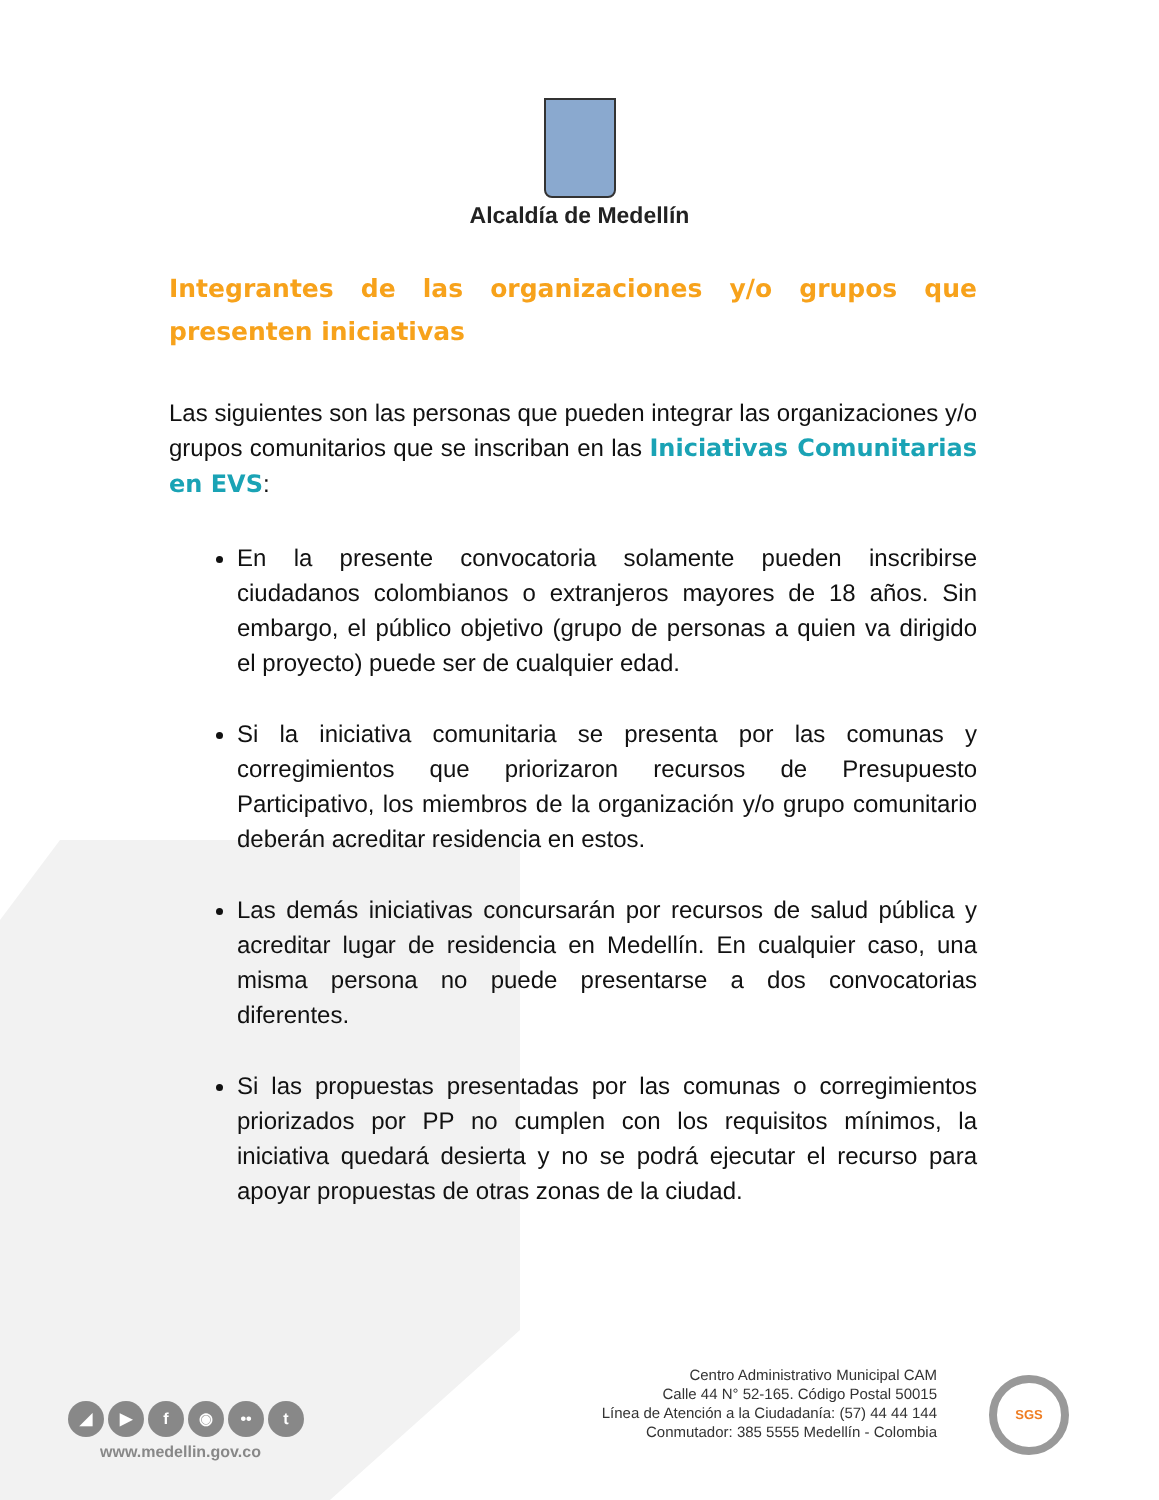Alcaldía de Medellín
Integrantes de las organizaciones y/o grupos que presenten iniciativas
Las siguientes son las personas que pueden integrar las organizaciones y/o grupos comunitarios que se inscriban en las Iniciativas Comunitarias en EVS:
En la presente convocatoria solamente pueden inscribirse ciudadanos colombianos o extranjeros mayores de 18 años. Sin embargo, el público objetivo (grupo de personas a quien va dirigido el proyecto) puede ser de cualquier edad.
Si la iniciativa comunitaria se presenta por las comunas y corregimientos que priorizaron recursos de Presupuesto Participativo, los miembros de la organización y/o grupo comunitario deberán acreditar residencia en estos.
Las demás iniciativas concursarán por recursos de salud pública y acreditar lugar de residencia en Medellín. En cualquier caso, una misma persona no puede presentarse a dos convocatorias diferentes.
Si las propuestas presentadas por las comunas o corregimientos priorizados por PP no cumplen con los requisitos mínimos, la iniciativa quedará desierta y no se podrá ejecutar el recurso para apoyar propuestas de otras zonas de la ciudad.
◢ ▶ f ◉ •• t
www.medellin.gov.co
Centro Administrativo Municipal CAM
Calle 44 N° 52-165. Código Postal 50015
Línea de Atención a la Ciudadanía: (57) 44 44 144
Conmutador: 385 5555 Medellín - Colombia
SGS